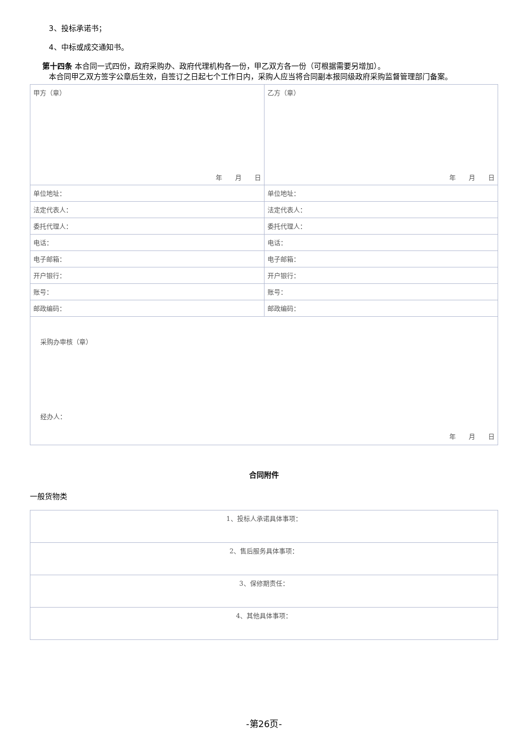3、投标承诺书；
4、中标或成交通知书。
第十四条 本合同一式四份，政府采购办、政府代理机构各一份，甲乙双方各一份（可根据需要另增加）。
本合同甲乙双方签字公章后生效，自签订之日起七个工作日内，采购人应当将合同副本报同级政府采购监督管理部门备案。
| 甲方（章） 年 月 日 | 乙方（章） 年 月 日 |
| 单位地址： | 单位地址： |
| 法定代表人： | 法定代表人： |
| 委托代理人： | 委托代理人： |
| 电话： | 电话： |
| 电子邮箱： | 电子邮箱： |
| 开户银行： | 开户银行： |
| 账号： | 账号： |
| 邮政编码： | 邮政编码： |
| 采购办审核（章） 经办人： 年 月 日 | |
合同附件
一般货物类
| 1、投标人承诺具体事项： |
| 2、售后服务具体事项： |
| 3、保修期责任： |
| 4、其他具体事项： |
-第26页-